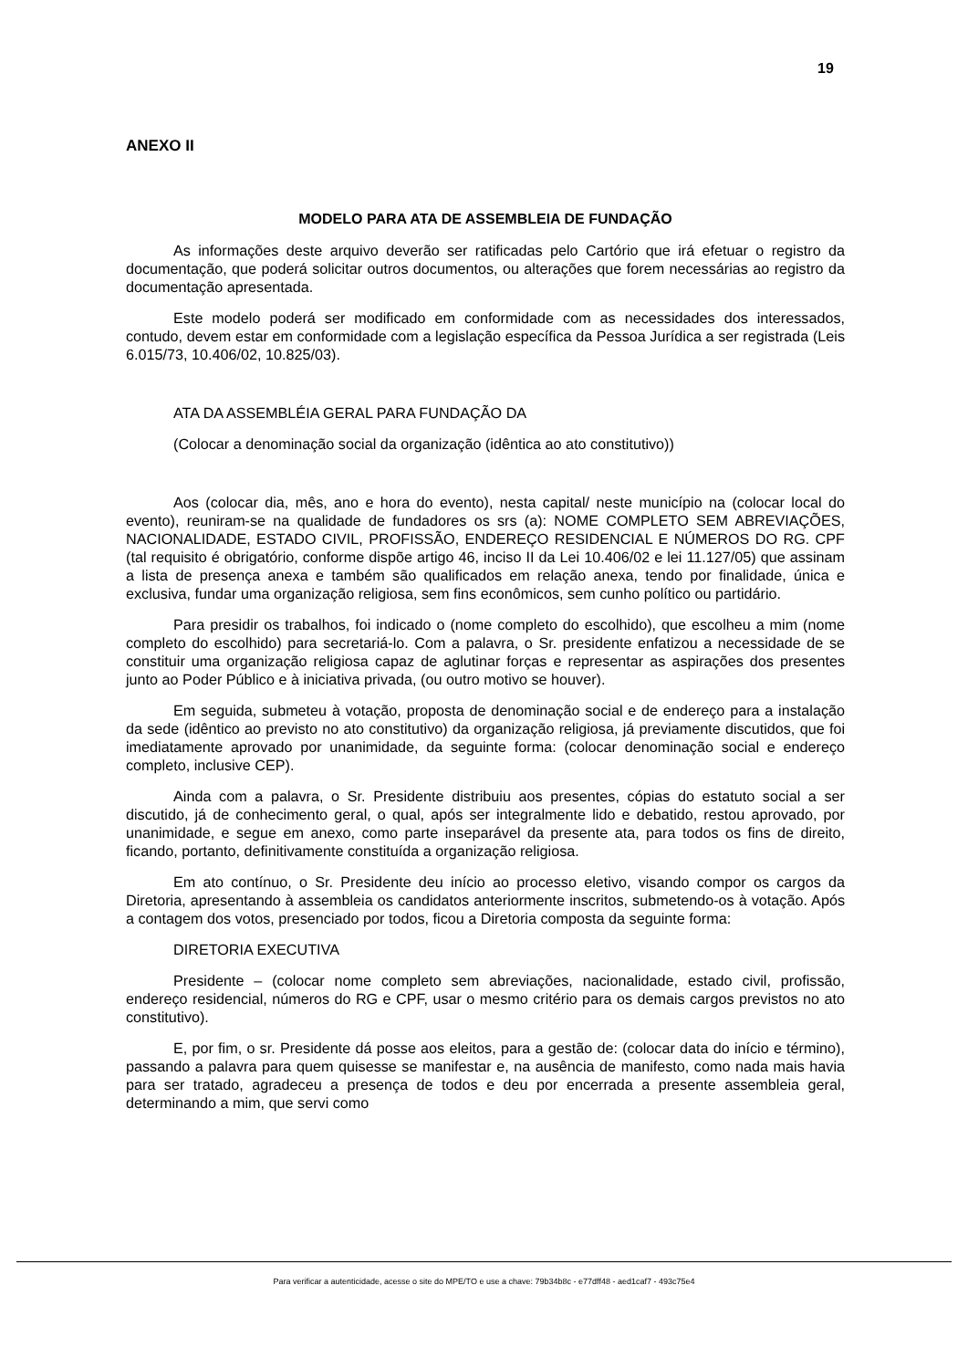19
ANEXO II
MODELO PARA ATA DE ASSEMBLEIA DE FUNDAÇÃO
As informações deste arquivo deverão ser ratificadas pelo Cartório que irá efetuar o registro da documentação, que poderá solicitar outros documentos, ou alterações que forem necessárias ao registro da documentação apresentada.
Este modelo poderá ser modificado em conformidade com as necessidades dos interessados, contudo, devem estar em conformidade com a legislação específica da Pessoa Jurídica a ser registrada (Leis 6.015/73, 10.406/02, 10.825/03).
ATA DA ASSEMBLÉIA GERAL PARA FUNDAÇÃO DA
(Colocar a denominação social da organização (idêntica ao ato constitutivo))
Aos (colocar dia, mês, ano e hora do evento), nesta capital/ neste município na (colocar local do evento), reuniram-se na qualidade de fundadores os srs (a): NOME COMPLETO SEM ABREVIAÇÕES, NACIONALIDADE, ESTADO CIVIL, PROFISSÃO, ENDEREÇO RESIDENCIAL E NÚMEROS DO RG. CPF (tal requisito é obrigatório, conforme dispõe artigo 46, inciso II da Lei 10.406/02 e lei 11.127/05) que assinam a lista de presença anexa e também são qualificados em relação anexa, tendo por finalidade, única e exclusiva, fundar uma organização religiosa, sem fins econômicos, sem cunho político ou partidário.
Para presidir os trabalhos, foi indicado o (nome completo do escolhido), que escolheu a mim (nome completo do escolhido) para secretariá-lo. Com a palavra, o Sr. presidente enfatizou a necessidade de se constituir uma organização religiosa capaz de aglutinar forças e representar as aspirações dos presentes junto ao Poder Público e à iniciativa privada, (ou outro motivo se houver).
Em seguida, submeteu à votação, proposta de denominação social e de endereço para a instalação da sede (idêntico ao previsto no ato constitutivo) da organização religiosa, já previamente discutidos, que foi imediatamente aprovado por unanimidade, da seguinte forma: (colocar denominação social e endereço completo, inclusive CEP).
Ainda com a palavra, o Sr. Presidente distribuiu aos presentes, cópias do estatuto social a ser discutido, já de conhecimento geral, o qual, após ser integralmente lido e debatido, restou aprovado, por unanimidade, e segue em anexo, como parte inseparável da presente ata, para todos os fins de direito, ficando, portanto, definitivamente constituída a organização religiosa.
Em ato contínuo, o Sr. Presidente deu início ao processo eletivo, visando compor os cargos da Diretoria, apresentando à assembleia os candidatos anteriormente inscritos, submetendo-os à votação. Após a contagem dos votos, presenciado por todos, ficou a Diretoria composta da seguinte forma:
DIRETORIA EXECUTIVA
Presidente – (colocar nome completo sem abreviações, nacionalidade, estado civil, profissão, endereço residencial, números do RG e CPF, usar o mesmo critério para os demais cargos previstos no ato constitutivo).
E, por fim, o sr. Presidente dá posse aos eleitos, para a gestão de: (colocar data do início e término), passando a palavra para quem quisesse se manifestar e, na ausência de manifesto, como nada mais havia para ser tratado, agradeceu a presença de todos e deu por encerrada a presente assembleia geral, determinando a mim, que servi como
Para verificar a autenticidade, acesse o site do MPE/TO e use a chave: 79b34b8c - e77dff48 - aed1caf7 - 493c75e4